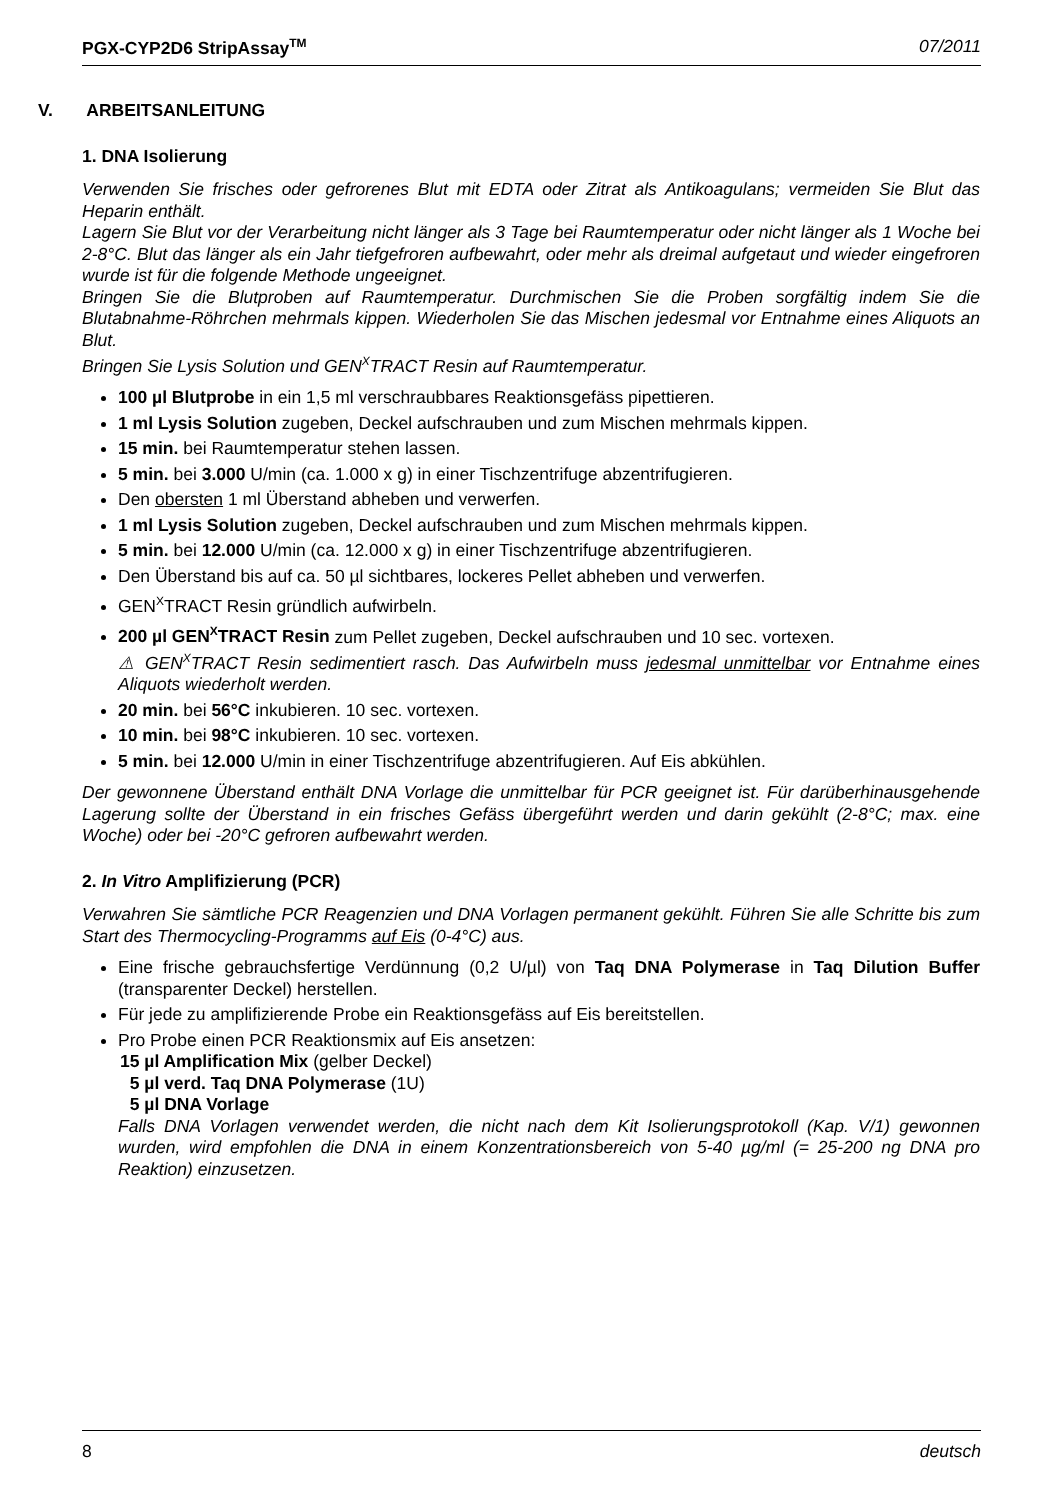PGX-CYP2D6 StripAssay<sup>TM</sup> 07/2011
V. ARBEITSANLEITUNG
1. DNA Isolierung
Verwenden Sie frisches oder gefrorenes Blut mit EDTA oder Zitrat als Antikoagulans; vermeiden Sie Blut das Heparin enthält.
Lagern Sie Blut vor der Verarbeitung nicht länger als 3 Tage bei Raumtemperatur oder nicht länger als 1 Woche bei 2-8°C. Blut das länger als ein Jahr tiefgefroren aufbewahrt, oder mehr als dreimal aufgetaut und wieder eingefroren wurde ist für die folgende Methode ungeeignet.
Bringen Sie die Blutproben auf Raumtemperatur. Durchmischen Sie die Proben sorgfältig indem Sie die Blutabnahme-Röhrchen mehrmals kippen. Wiederholen Sie das Mischen jedesmal vor Entnahme eines Aliquots an Blut.
Bringen Sie Lysis Solution und GEN<sup>X</sup>TRACT Resin auf Raumtemperatur.
100 µl Blutprobe in ein 1,5 ml verschraubbares Reaktionsgefäss pipettieren.
1 ml Lysis Solution zugeben, Deckel aufschrauben und zum Mischen mehrmals kippen.
15 min. bei Raumtemperatur stehen lassen.
5 min. bei 3.000 U/min (ca. 1.000 x g) in einer Tischzentrifuge abzentrifugieren.
Den obersten 1 ml Überstand abheben und verwerfen.
1 ml Lysis Solution zugeben, Deckel aufschrauben und zum Mischen mehrmals kippen.
5 min. bei 12.000 U/min (ca. 12.000 x g) in einer Tischzentrifuge abzentrifugieren.
Den Überstand bis auf ca. 50 µl sichtbares, lockeres Pellet abheben und verwerfen.
GEN<sup>X</sup>TRACT Resin gründlich aufwirbeln.
200 µl GEN<sup>X</sup>TRACT Resin zum Pellet zugeben, Deckel aufschrauben und 10 sec. vortexen.
⚠ GEN<sup>X</sup>TRACT Resin sedimentiert rasch. Das Aufwirbeln muss jedesmal unmittelbar vor Entnahme eines Aliquots wiederholt werden.
20 min. bei 56°C inkubieren. 10 sec. vortexen.
10 min. bei 98°C inkubieren. 10 sec. vortexen.
5 min. bei 12.000 U/min in einer Tischzentrifuge abzentrifugieren. Auf Eis abkühlen.
Der gewonnene Überstand enthält DNA Vorlage die unmittelbar für PCR geeignet ist. Für darüberhinausgehende Lagerung sollte der Überstand in ein frisches Gefäss übergeführt werden und darin gekühlt (2-8°C; max. eine Woche) oder bei -20°C gefroren aufbewahrt werden.
2. In Vitro Amplifizierung (PCR)
Verwahren Sie sämtliche PCR Reagenzien und DNA Vorlagen permanent gekühlt. Führen Sie alle Schritte bis zum Start des Thermocycling-Programms auf Eis (0-4°C) aus.
Eine frische gebrauchsfertige Verdünnung (0,2 U/µl) von Taq DNA Polymerase in Taq Dilution Buffer (transparenter Deckel) herstellen.
Für jede zu amplifizierende Probe ein Reaktionsgefäss auf Eis bereitstellen.
Pro Probe einen PCR Reaktionsmix auf Eis ansetzen:
15 µl Amplification Mix (gelber Deckel)
5 µl verd. Taq DNA Polymerase (1U)
5 µl DNA Vorlage
Falls DNA Vorlagen verwendet werden, die nicht nach dem Kit Isolierungsprotokoll (Kap. V/1) gewonnen wurden, wird empfohlen die DNA in einem Konzentrationsbereich von 5-40 µg/ml (= 25-200 ng DNA pro Reaktion) einzusetzen.
8 deutsch